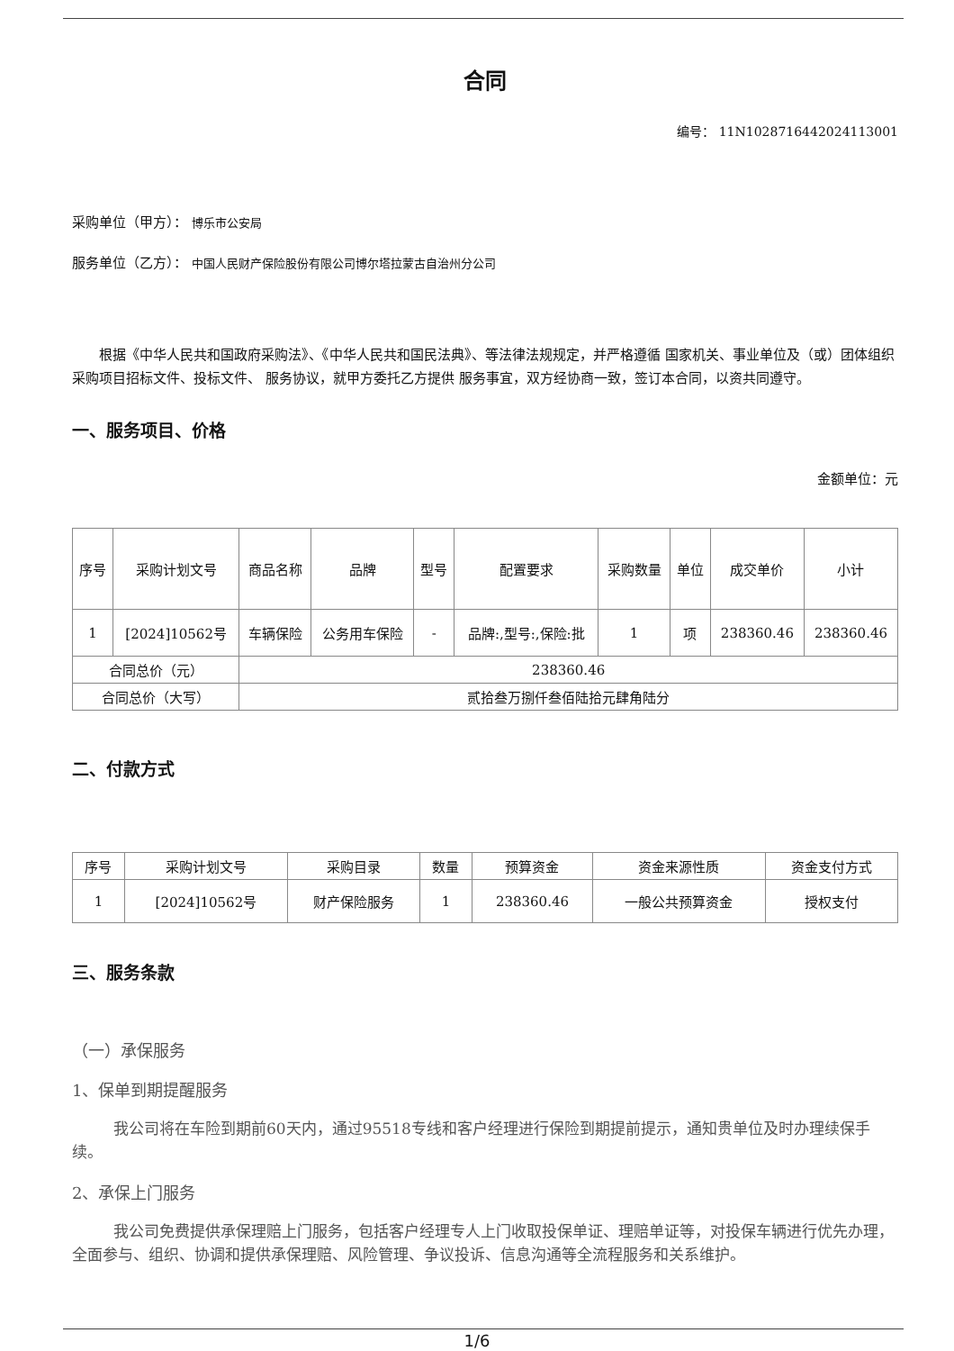合同
编号： 11N1028716442024113001
采购单位（甲方）： 博乐市公安局
服务单位（乙方）： 中国人民财产保险股份有限公司博尔塔拉蒙古自治州分公司
根据《中华人民共和国政府采购法》、《中华人民共和国民法典》、等法律法规规定，并严格遵循 国家机关、事业单位及（或）团体组织 采购项目招标文件、投标文件、 服务协议，就甲方委托乙方提供 服务事宜，双方经协商一致，签订本合同，以资共同遵守。
一、服务项目、价格
金额单位：元
| 序号 | 采购计划文号 | 商品名称 | 品牌 | 型号 | 配置要求 | 采购数量 | 单位 | 成交单价 | 小计 |
| --- | --- | --- | --- | --- | --- | --- | --- | --- | --- |
| 1 | [2024]10562号 | 车辆保险 | 公务用车保险 | - | 品牌:,型号:,保险:批 | 1 | 项 | 238360.46 | 238360.46 |
| 合同总价（元） | | 238360.46 | | | | | | | |
| 合同总价（大写） | | 贰拾叁万捌仟叁佰陆拾元肆角陆分 | | | | | | | |
二、付款方式
| 序号 | 采购计划文号 | 采购目录 | 数量 | 预算资金 | 资金来源性质 | 资金支付方式 |
| --- | --- | --- | --- | --- | --- | --- |
| 1 | [2024]10562号 | 财产保险服务 | 1 | 238360.46 | 一般公共预算资金 | 授权支付 |
三、服务条款
（一）承保服务
1、保单到期提醒服务
我公司将在车险到期前60天内，通过95518专线和客户经理进行保险到期提前提示，通知贵单位及时办理续保手续。
2、承保上门服务
我公司免费提供承保理赔上门服务，包括客户经理专人上门收取投保单证、理赔单证等，对投保车辆进行优先办理，全面参与、组织、协调和提供承保理赔、风险管理、争议投诉、信息沟通等全流程服务和关系维护。
1/6